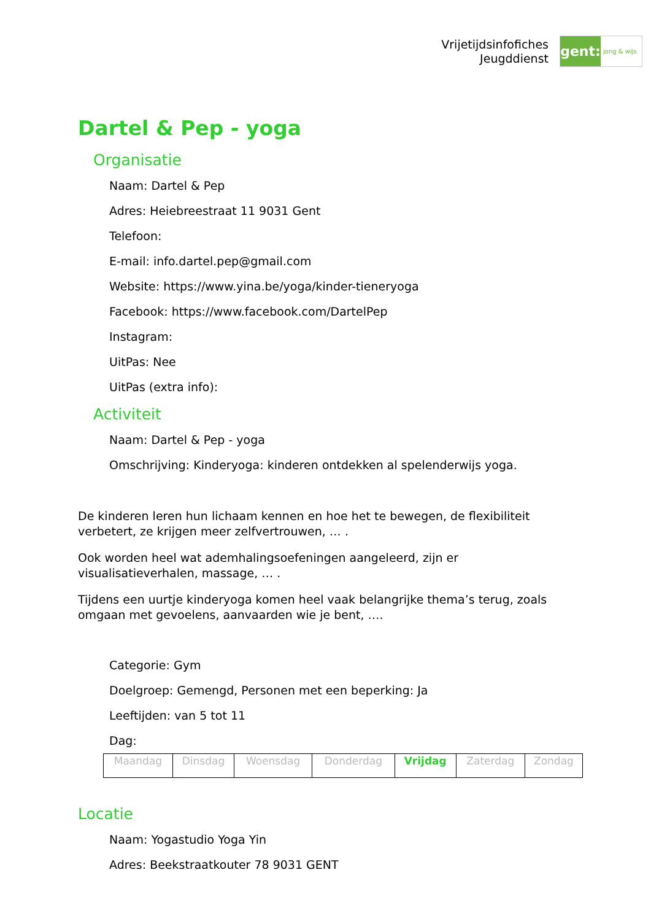Vrijetijdsinfofiches
Jeugddienst
gent:
jong & wijs
Dartel & Pep - yoga
Organisatie
Naam: Dartel & Pep
Adres: Heiebreestraat 11 9031 Gent
Telefoon:
E-mail: info.dartel.pep@gmail.com
Website: https://www.yina.be/yoga/kinder-tieneryoga
Facebook: https://www.facebook.com/DartelPep
Instagram:
UitPas: Nee
UitPas (extra info):
Activiteit
Naam: Dartel & Pep - yoga
Omschrijving: Kinderyoga: kinderen ontdekken al spelenderwijs yoga.
De kinderen leren hun lichaam kennen en hoe het te bewegen, de flexibiliteit verbetert, ze krijgen meer zelfvertrouwen, … .
Ook worden heel wat ademhalingsoefeningen aangeleerd, zijn er visualisatieverhalen, massage, … .
Tijdens een uurtje kinderyoga komen heel vaak belangrijke thema’s terug, zoals omgaan met gevoelens, aanvaarden wie je bent, ….
Categorie: Gym
Doelgroep: Gemengd, Personen met een beperking: Ja
Leeftijden: van 5 tot 11
Dag:
| Maandag | Dinsdag | Woensdag | Donderdag | Vrijdag | Zaterdag | Zondag |
Locatie
Naam: Yogastudio Yoga Yin
Adres: Beekstraatkouter 78 9031 GENT